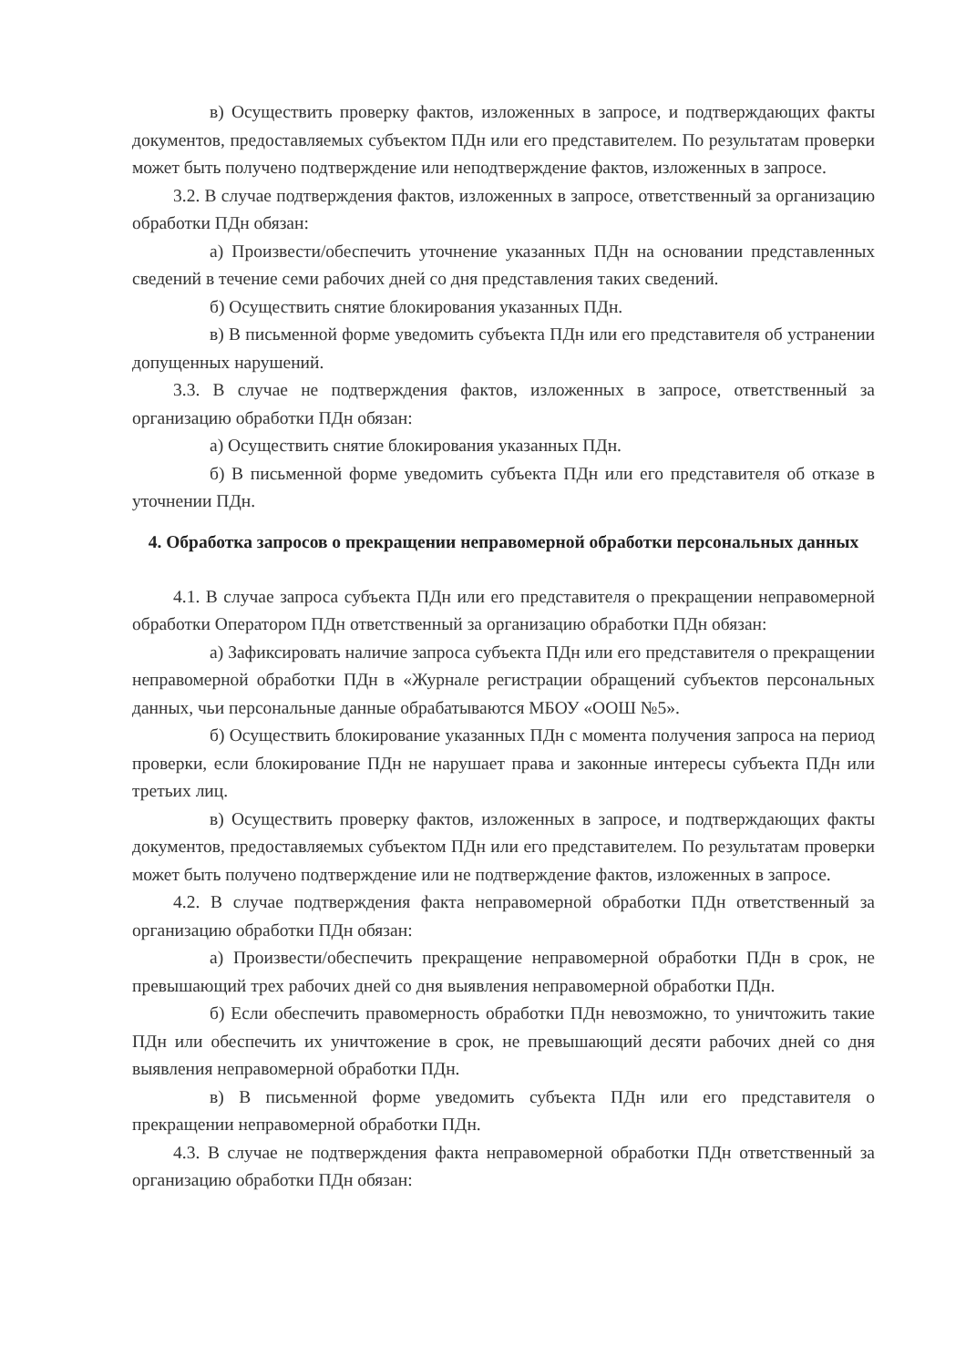в) Осуществить проверку фактов, изложенных в запросе, и подтверждающих факты документов, предоставляемых субъектом ПДн или его представителем. По результатам проверки может быть получено подтверждение или неподтверждение фактов, изложенных в запросе.
3.2. В случае подтверждения фактов, изложенных в запросе, ответственный за организацию обработки ПДн обязан:
а) Произвести/обеспечить уточнение указанных ПДн на основании представленных сведений в течение семи рабочих дней со дня представления таких сведений.
б) Осуществить снятие блокирования указанных ПДн.
в) В письменной форме уведомить субъекта ПДн или его представителя об устранении допущенных нарушений.
3.3. В случае не подтверждения фактов, изложенных в запросе, ответственный за организацию обработки ПДн обязан:
а) Осуществить снятие блокирования указанных ПДн.
б) В письменной форме уведомить субъекта ПДн или его представителя об отказе в уточнении ПДн.
4. Обработка запросов о прекращении неправомерной обработки персональных данных
4.1. В случае запроса субъекта ПДн или его представителя о прекращении неправомерной обработки Оператором ПДн ответственный за организацию обработки ПДн обязан:
а) Зафиксировать наличие запроса субъекта ПДн или его представителя о прекращении неправомерной обработки ПДн в «Журнале регистрации обращений субъектов персональных данных, чьи персональные данные обрабатываются МБОУ «ООШ №5».
б) Осуществить блокирование указанных ПДн с момента получения запроса на период проверки, если блокирование ПДн не нарушает права и законные интересы субъекта ПДн или третьих лиц.
в) Осуществить проверку фактов, изложенных в запросе, и подтверждающих факты документов, предоставляемых субъектом ПДн или его представителем. По результатам проверки может быть получено подтверждение или не подтверждение фактов, изложенных в запросе.
4.2. В случае подтверждения факта неправомерной обработки ПДн ответственный за организацию обработки ПДн обязан:
а) Произвести/обеспечить прекращение неправомерной обработки ПДн в срок, не превышающий трех рабочих дней со дня выявления неправомерной обработки ПДн.
б) Если обеспечить правомерность обработки ПДн невозможно, то уничтожить такие ПДн или обеспечить их уничтожение в срок, не превышающий десяти рабочих дней со дня выявления неправомерной обработки ПДн.
в) В письменной форме уведомить субъекта ПДн или его представителя о прекращении неправомерной обработки ПДн.
4.3. В случае не подтверждения факта неправомерной обработки ПДн ответственный за организацию обработки ПДн обязан: